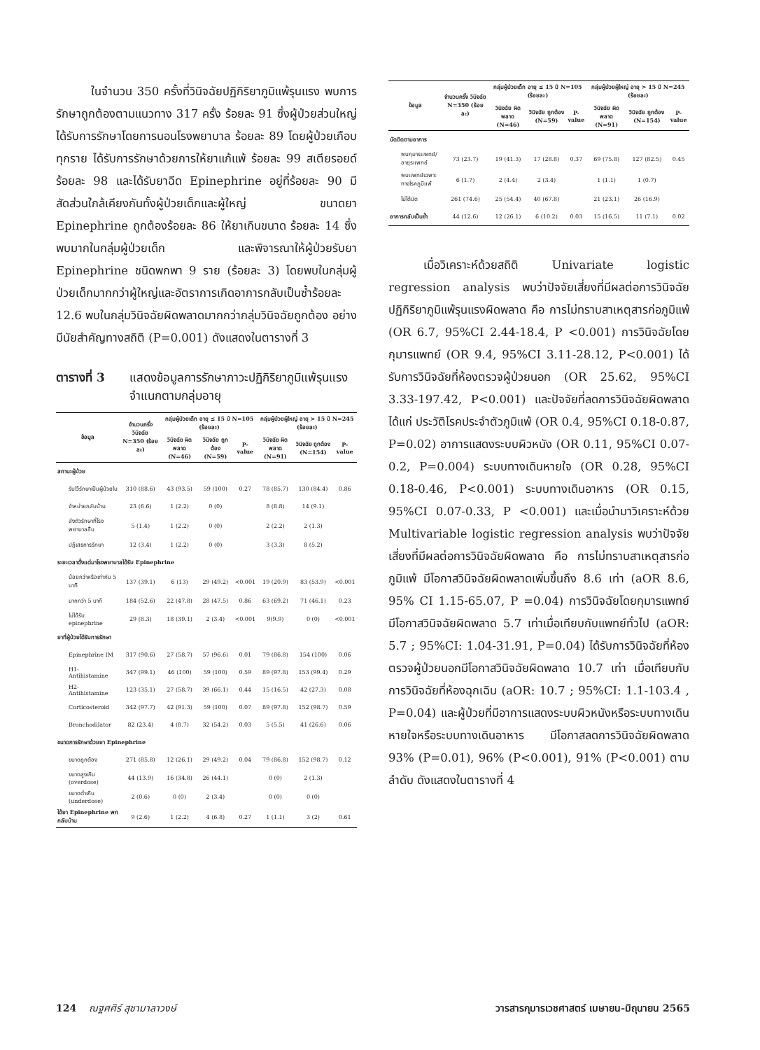ในจำนวน 350 ครั้งที่วินิจฉัยปฏิกิริยาภูมิแพ้รุนแรง พบการรักษาถูกต้องตามแนวทาง 317 ครั้ง ร้อยละ 91 ซึ่งผู้ป่วยส่วนใหญ่ได้รับการรักษาโดยการนอนโรงพยาบาล ร้อยละ 89 โดยผู้ป่วยเกือบทุกราย ได้รับการรักษาด้วยการให้ยาแก้แพ้ ร้อยละ 99 สเตียรอยด์ร้อยละ 98 และได้รับยาฉีด Epinephrine อยู่ที่ร้อยละ 90 มีสัดส่วนใกล้เคียงกันทั้งผู้ป่วยเด็กและผู้ใหญ่ ขนาดยา Epinephrine ถูกต้องร้อยละ 86 ให้ยาเกินขนาด ร้อยละ 14 ซึ่งพบมากในกลุ่มผู้ป่วยเด็ก และพิจารณาให้ผู้ป่วยรับยา Epinephrine ชนิดพกพา 9 ราย (ร้อยละ 3) โดยพบในกลุ่มผู้ป่วยเด็กมากกว่าผู้ใหญ่และอัตราการเกิดอาการกลับเป็นซ้ำร้อยละ 12.6 พบในกลุ่มวินิจฉัยผิดพลาดมากกว่ากลุ่มวินิจฉัยถูกต้อง อย่างมีนัยสำคัญทางสถิติ (P=0.001) ดังแสดงในตารางที่ 3
ตารางที่ 3 แสดงข้อมูลการรักษาภาวะปฏิกิริยาภูมิแพ้รุนแรงจำแนกตามกลุ่มอายุ
| ข้อมูล | จำนวนครั้ง วินิจฉัย N=350 (ร้อยละ) | กลุ่มผู้ป่วยเด็ก อายุ ≤ 15 ปี N=105 (ร้อยละ) | | | กลุ่มผู้ป่วยผู้ใหญ่ อายุ > 15 ปี N=245 (ร้อยละ) | | |
| --- | --- | --- | --- | --- | --- | --- | --- |
| | | วินิจฉัย ผิดพลาด (N=46) | วินิจฉัย ถูกต้อง (N=59) | P-value | วินิจฉัย ผิดพลาด (N=91) | วินิจฉัย ถูกต้อง (N=154) | P-value |
| สถานะผู้ป่วย | | | | | | | |
| รับไว้รักษาเป็นผู้ป่วยใน | 310 (88.6) | 43 (93.5) | 59 (100) | 0.27 | 78 (85.7) | 130 (84.4) | 0.86 |
| จำหน่ายกลับบ้าน | 23 (6.6) | 1 (2.2) | 0 (0) | | 8 (8.8) | 14 (9.1) | |
| ส่งตัวรักษาที่โรงพยาบาลอื่น | 5 (1.4) | 1 (2.2) | 0 (0) | | 2 (2.2) | 2 (1.3) | |
| ปฏิเสธการรักษา | 12 (3.4) | 1 (2.2) | 0 (0) | | 3 (3.3) | 8 (5.2) | |
| ระยะเวลาตั้งแต่มาโรงพยาบาลได้รับ Epinephrine | | | | | | | |
| น้อยกว่าหรือเท่ากับ 5 นาที | 137 (39.1) | 6 (13) | 29 (49.2) | <0.001 | 19 (20.9) | 83 (53.9) | <0.001 |
| มากกว่า 5 นาที | 184 (52.6) | 22 (47.8) | 28 (47.5) | 0.86 | 63 (69.2) | 71 (46.1) | 0.23 |
| ไม่ได้รับ epinephrine | 29 (8.3) | 18 (39.1) | 2 (3.4) | <0.001 | 9(9.9) | 0 (0) | <0.001 |
| ยาที่ผู้ป่วยได้รับการรักษา | | | | | | | |
| Epinephrine IM | 317 (90.6) | 27 (58.7) | 57 (96.6) | 0.01 | 79 (86.8) | 154 (100) | 0.06 |
| H1-Antihistamine | 347 (99.1) | 46 (100) | 59 (100) | 0.59 | 89 (97.8) | 153 (99.4) | 0.29 |
| H2-Antihistamine | 123 (35.1) | 27 (58.7) | 39 (66.1) | 0.44 | 15 (16.5) | 42 (27.3) | 0.08 |
| Corticosteroid | 342 (97.7) | 42 (91.3) | 59 (100) | 0.07 | 89 (97.8) | 152 (98.7) | 0.59 |
| Bronchodilator | 82 (23.4) | 4 (8.7) | 32 (54.2) | 0.03 | 5 (5.5) | 41 (26.6) | 0.06 |
| ขนาดการรักษาด้วยยา Epinephrine | | | | | | | |
| ขนาดถูกต้อง | 271 (85.8) | 12 (26.1) | 29 (49.2) | 0.04 | 79 (86.8) | 152 (98.7) | 0.12 |
| ขนาดสูงเกิน (overdose) | 44 (13.9) | 16 (34.8) | 26 (44.1) | | 0 (0) | 2 (1.3) | |
| ขนาดต่ำเกิน (underdose) | 2 (0.6) | 0 (0) | 2 (3.4) | | 0 (0) | 0 (0) | |
| ได้ยา Epinephrine พกกลับบ้าน | 9 (2.6) | 1 (2.2) | 4 (6.8) | 0.27 | 1 (1.1) | 3 (2) | 0.61 |
| ข้อมูล | จำนวนครั้ง วินิจฉัย N=350 (ร้อยละ) | กลุ่มผู้ป่วยเด็ก อายุ ≤ 15 ปี N=105 (ร้อยละ) | | | กลุ่มผู้ป่วยผู้ใหญ่ อายุ > 15 ปี N=245 (ร้อยละ) | | |
| --- | --- | --- | --- | --- | --- | --- | --- |
| | | วินิจฉัย ผิดพลาด (N=46) | วินิจฉัย ถูกต้อง (N=59) | P-value | วินิจฉัย ผิดพลาด (N=91) | วินิจฉัย ถูกต้อง (N=154) | P-value |
| นัดติดตามอาการ | | | | | | | |
| พบกุมารแพทย์/อายุรแพทย์ | 73 (23.7) | 19 (41.3) | 17 (28.8) | 0.37 | 69 (75.8) | 127 (82.5) | 0.45 |
| พบแพทย์เฉพาะทางโรคภูมิแพ้ | 6 (1.7) | 2 (4.4) | 2 (3.4) | | 1 (1.1) | 1 (0.7) | |
| ไม่ได้นัด | 261 (74.6) | 25 (54.4) | 40 (67.8) | | 21 (23.1) | 26 (16.9) | |
| อาการกลับเป็นซ้ำ | 44 (12.6) | 12 (26.1) | 6 (10.2) | 0.03 | 15 (16.5) | 11 (7.1) | 0.02 |
เมื่อวิเคราะห์ด้วยสถิติ Univariate logistic regression analysis พบว่าปัจจัยเสี่ยงที่มีผลต่อการวินิจฉัยปฏิกิริยาภูมิแพ้รุนแรงผิดพลาด คือ การไม่ทราบสาเหตุสารก่อภูมิแพ้ (OR 6.7, 95%CI 2.44-18.4, P <0.001) การวินิจฉัยโดยกุมารแพทย์ (OR 9.4, 95%CI 3.11-28.12, P<0.001) ได้รับการวินิจฉัยที่ห้องตรวจผู้ป่วยนอก (OR 25.62, 95%CI 3.33-197.42, P<0.001) และปัจจัยที่ลดการวินิจฉัยผิดพลาด ได้แก่ ประวัติโรคประจำตัวภูมิแพ้ (OR 0.4, 95%CI 0.18-0.87, P=0.02) อาการแสดงระบบผิวหนัง (OR 0.11, 95%CI 0.07-0.2, P=0.004) ระบบทางเดินหายใจ (OR 0.28, 95%CI 0.18-0.46, P<0.001) ระบบทางเดินอาหาร (OR 0.15, 95%CI 0.07-0.33, P <0.001) และเมื่อนำมาวิเคราะห์ด้วย Multivariable logistic regression analysis พบว่าปัจจัยเสี่ยงที่มีผลต่อการวินิจฉัยผิดพลาด คือ การไม่ทราบสาเหตุสารก่อภูมิแพ้ มีโอกาสวินิจฉัยผิดพลาดเพิ่มขึ้นถึง 8.6 เท่า (aOR 8.6, 95% CI 1.15-65.07, P =0.04) การวินิจฉัยโดยกุมารแพทย์ มีโอกาสวินิจฉัยผิดพลาด 5.7 เท่าเมื่อเทียบกับแพทย์ทั่วไป (aOR: 5.7 ; 95%CI: 1.04-31.91, P=0.04) ได้รับการวินิจฉัยที่ห้องตรวจผู้ป่วยนอกมีโอกาสวินิจฉัยผิดพลาด 10.7 เท่า เมื่อเทียบกับการวินิจฉัยที่ห้องฉุกเฉิน (aOR: 10.7 ; 95%CI: 1.1-103.4 , P=0.04) และผู้ป่วยที่มีอาการแสดงระบบผิวหนังหรือระบบทางเดินหายใจหรือระบบทางเดินอาหาร มีโอกาสลดการวินิจฉัยผิดพลาด 93% (P=0.01), 96% (P<0.001), 91% (P<0.001) ตามลำดับ ดังแสดงในตารางที่ 4
124 ณฐศศิร์ สุชามาลาวงษ์ วารสารกุมารเวชศาสตร์ เมษายน-มิถุนายน 2565